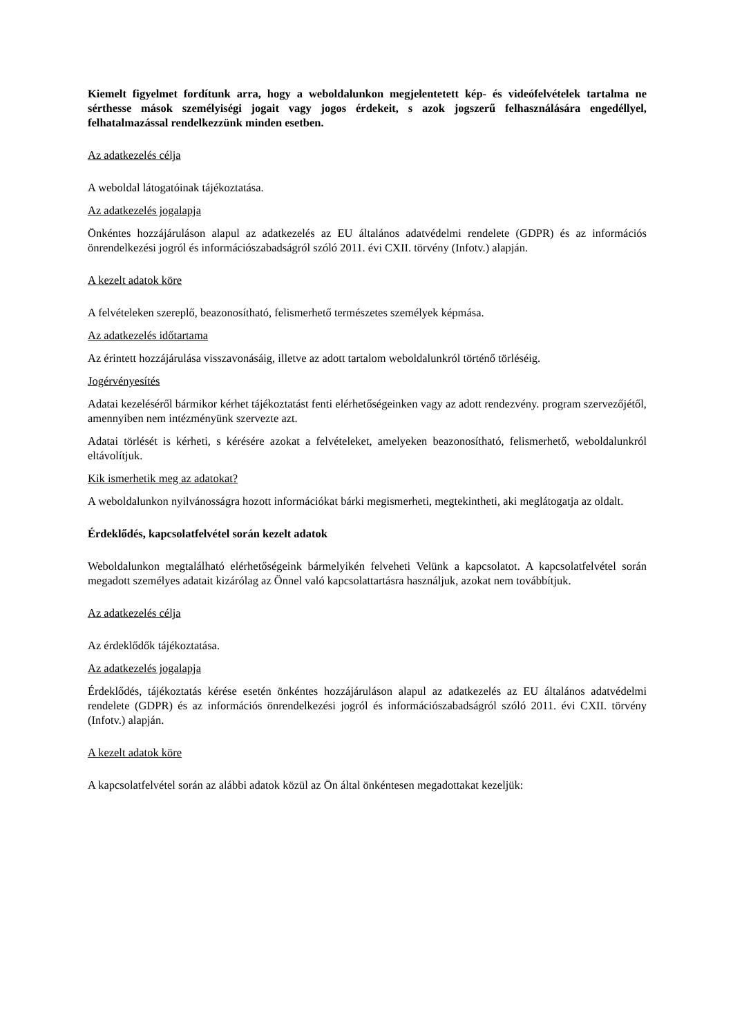Kiemelt figyelmet fordítunk arra, hogy a weboldalunkon megjelentetett kép- és videófelvételek tartalma ne sérthesse mások személyiségi jogait vagy jogos érdekeit, s azok jogszerű felhasználására engedéllyel, felhatalmazással rendelkezzünk minden esetben.
Az adatkezelés célja
A weboldal látogatóinak tájékoztatása.
Az adatkezelés jogalapja
Önkéntes hozzájáruláson alapul az adatkezelés az EU általános adatvédelmi rendelete (GDPR) és az információs önrendelkezési jogról és információszabadságról szóló 2011. évi CXII. törvény (Infotv.) alapján.
A kezelt adatok köre
A felvételeken szereplő, beazonosítható, felismerhető természetes személyek képmása.
Az adatkezelés időtartama
Az érintett hozzájárulása visszavonásáig, illetve az adott tartalom weboldalunkról történő törléséig.
Jogérvényesítés
Adatai kezeléséről bármikor kérhet tájékoztatást fenti elérhetőségeinken vagy az adott rendezvény. program szervezőjétől, amennyiben nem intézményünk szervezte azt.
Adatai törlését is kérheti, s kérésére azokat a felvételeket, amelyeken beazonosítható, felismerhető, weboldalunkról eltávolítjuk.
Kik ismerhetik meg az adatokat?
A weboldalunkon nyilvánosságra hozott információkat bárki megismerheti, megtekintheti, aki meglátogatja az oldalt.
Érdeklődés, kapcsolatfelvétel során kezelt adatok
Weboldalunkon megtalálható elérhetőségeink bármelyikén felveheti Velünk a kapcsolatot. A kapcsolatfelvétel során megadott személyes adatait kizárólag az Önnel való kapcsolattartásra használjuk, azokat nem továbbítjuk.
Az adatkezelés célja
Az érdeklődők tájékoztatása.
Az adatkezelés jogalapja
Érdeklődés, tájékoztatás kérése esetén önkéntes hozzájáruláson alapul az adatkezelés az EU általános adatvédelmi rendelete (GDPR) és az információs önrendelkezési jogról és információszabadságról szóló 2011. évi CXII. törvény (Infotv.) alapján.
A kezelt adatok köre
A kapcsolatfelvétel során az alábbi adatok közül az Ön által önkéntesen megadottakat kezeljük: